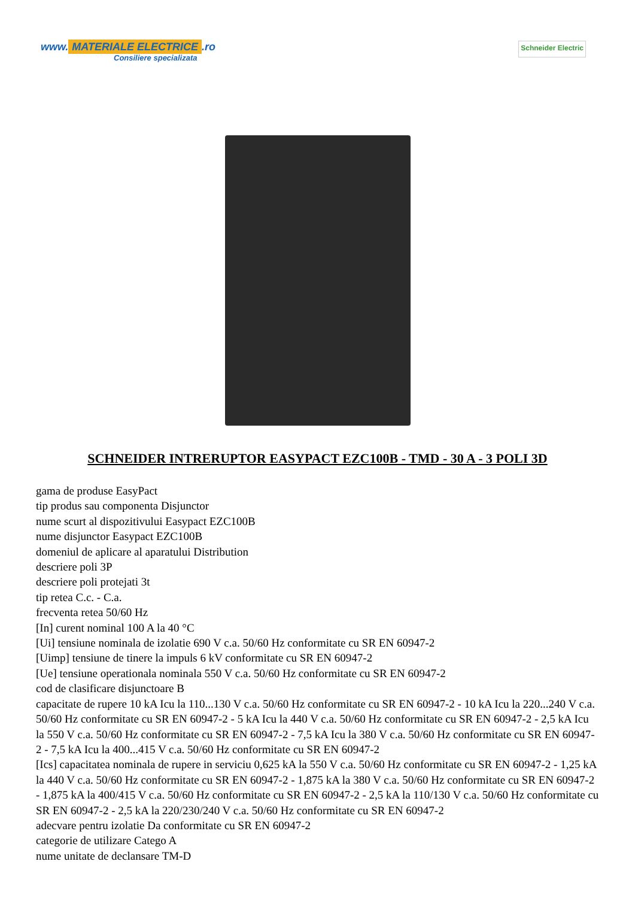www. MATERIALE ELECTRICE.ro
Consiliere specializata
Schneider Electric
SCHNEIDER INTRERUPTOR EASYPACT EZC100B - TMD - 30 A - 3 POLI 3D
gama de produse EasyPact
tip produs sau componenta Disjunctor
nume scurt al dispozitivului Easypact EZC100B
nume disjunctor Easypact EZC100B
domeniul de aplicare al aparatului Distribution
descriere poli 3P
descriere poli protejati 3t
tip retea C.c. - C.a.
frecventa retea 50/60 Hz
[In] curent nominal 100 A la 40 °C
[Ui] tensiune nominala de izolatie 690 V c.a. 50/60 Hz conformitate cu SR EN 60947-2
[Uimp] tensiune de tinere la impuls 6 kV conformitate cu SR EN 60947-2
[Ue] tensiune operationala nominala 550 V c.a. 50/60 Hz conformitate cu SR EN 60947-2
cod de clasificare disjunctoare B
capacitate de rupere 10 kA Icu la 110...130 V c.a. 50/60 Hz conformitate cu SR EN 60947-2 - 10 kA Icu la 220...240 V c.a. 50/60 Hz conformitate cu SR EN 60947-2 - 5 kA Icu la 440 V c.a. 50/60 Hz conformitate cu SR EN 60947-2 - 2,5 kA Icu la 550 V c.a. 50/60 Hz conformitate cu SR EN 60947-2 - 7,5 kA Icu la 380 V c.a. 50/60 Hz conformitate cu SR EN 60947-2 - 7,5 kA Icu la 400...415 V c.a. 50/60 Hz conformitate cu SR EN 60947-2
[Ics] capacitatea nominala de rupere in serviciu 0,625 kA la 550 V c.a. 50/60 Hz conformitate cu SR EN 60947-2 - 1,25 kA la 440 V c.a. 50/60 Hz conformitate cu SR EN 60947-2 - 1,875 kA la 380 V c.a. 50/60 Hz conformitate cu SR EN 60947-2 - 1,875 kA la 400/415 V c.a. 50/60 Hz conformitate cu SR EN 60947-2 - 2,5 kA la 110/130 V c.a. 50/60 Hz conformitate cu SR EN 60947-2 - 2,5 kA la 220/230/240 V c.a. 50/60 Hz conformitate cu SR EN 60947-2
adecvare pentru izolatie Da conformitate cu SR EN 60947-2
categorie de utilizare Catego A
nume unitate de declansare TM-D